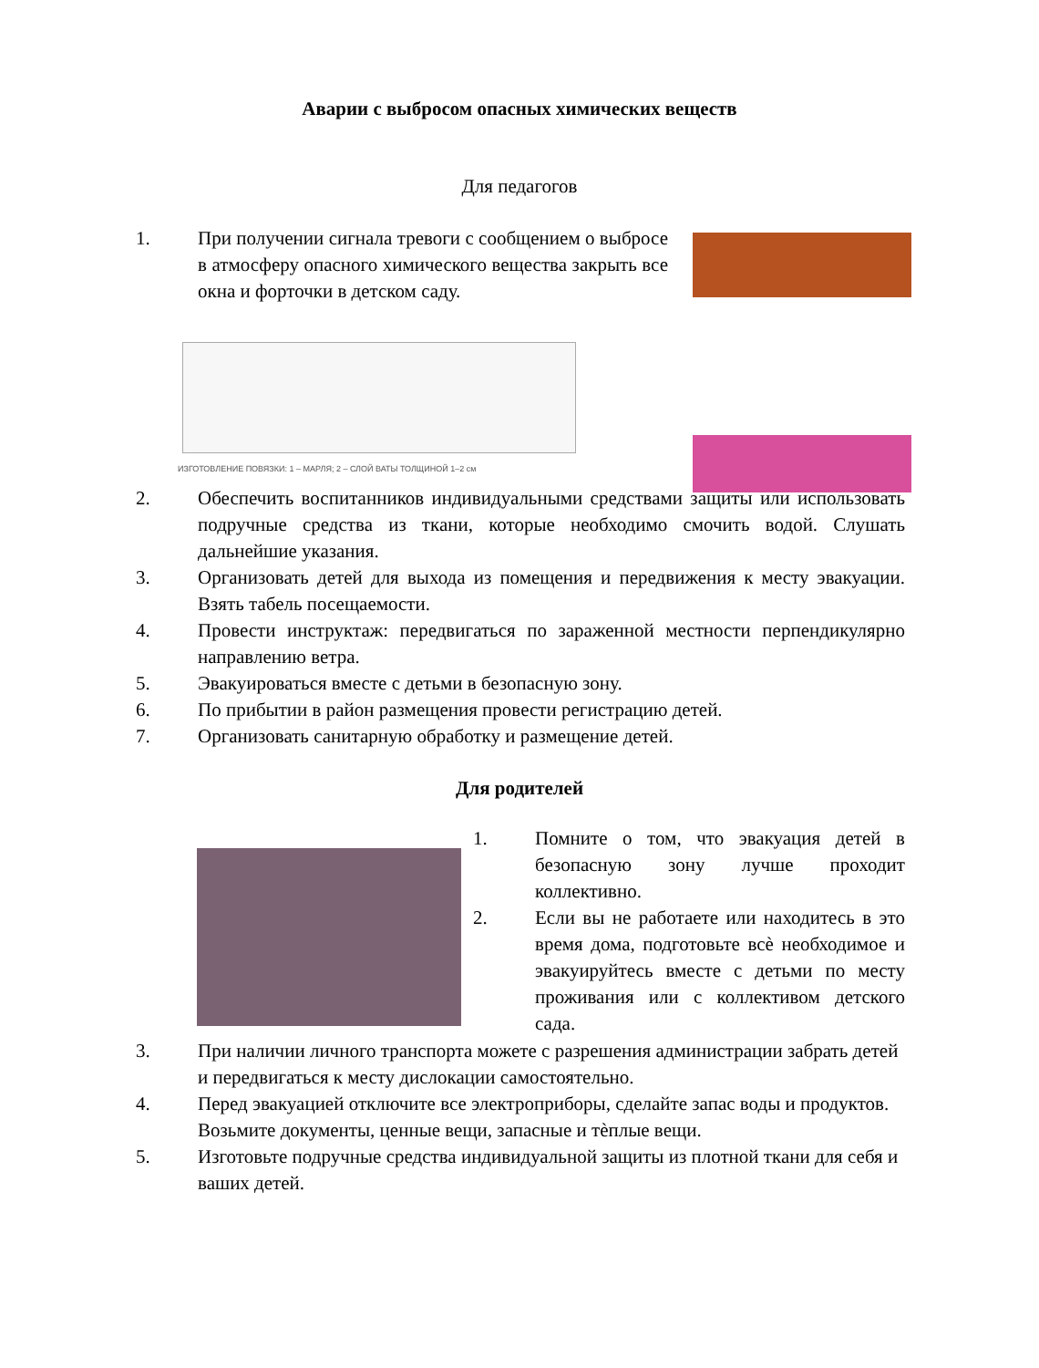Аварии с выбросом опасных химических веществ
Для педагогов
1. При получении сигнала тревоги с сообщением о выбросе в атмосферу опасного химического вещества закрыть все окна и форточки в детском саду.
ИЗГОТОВЛЕНИЕ ПОВЯЗКИ: 1 – МАРЛЯ; 2 – СЛОЙ ВАТЫ ТОЛЩИНОЙ 1–2 см
2. Обеспечить воспитанников индивидуальными средствами защиты или использовать подручные средства из ткани, которые необходимо смочить водой. Слушать дальнейшие указания.
3. Организовать детей для выхода из помещения и передвижения к месту эвакуации. Взять табель посещаемости.
4. Провести инструктаж: передвигаться по зараженной местности перпендикулярно направлению ветра.
5. Эвакуироваться вместе с детьми в безопасную зону.
6. По прибытии в район размещения провести регистрацию детей.
7. Организовать санитарную обработку и размещение детей.
Для родителей
1. Помните о том, что эвакуация детей в безопасную зону лучше проходит коллективно.
2. Если вы не работаете или находитесь в это время дома, подготовьте всѐ необходимое и эвакуируйтесь вместе с детьми по месту проживания или с коллективом детского сада.
3. При наличии личного транспорта можете с разрешения администрации забрать детей и передвигаться к месту дислокации самостоятельно.
4. Перед эвакуацией отключите все электроприборы, сделайте запас воды и продуктов. Возьмите документы, ценные вещи, запасные и тѐплые вещи.
5. Изготовьте подручные средства индивидуальной защиты из плотной ткани для себя и ваших детей.